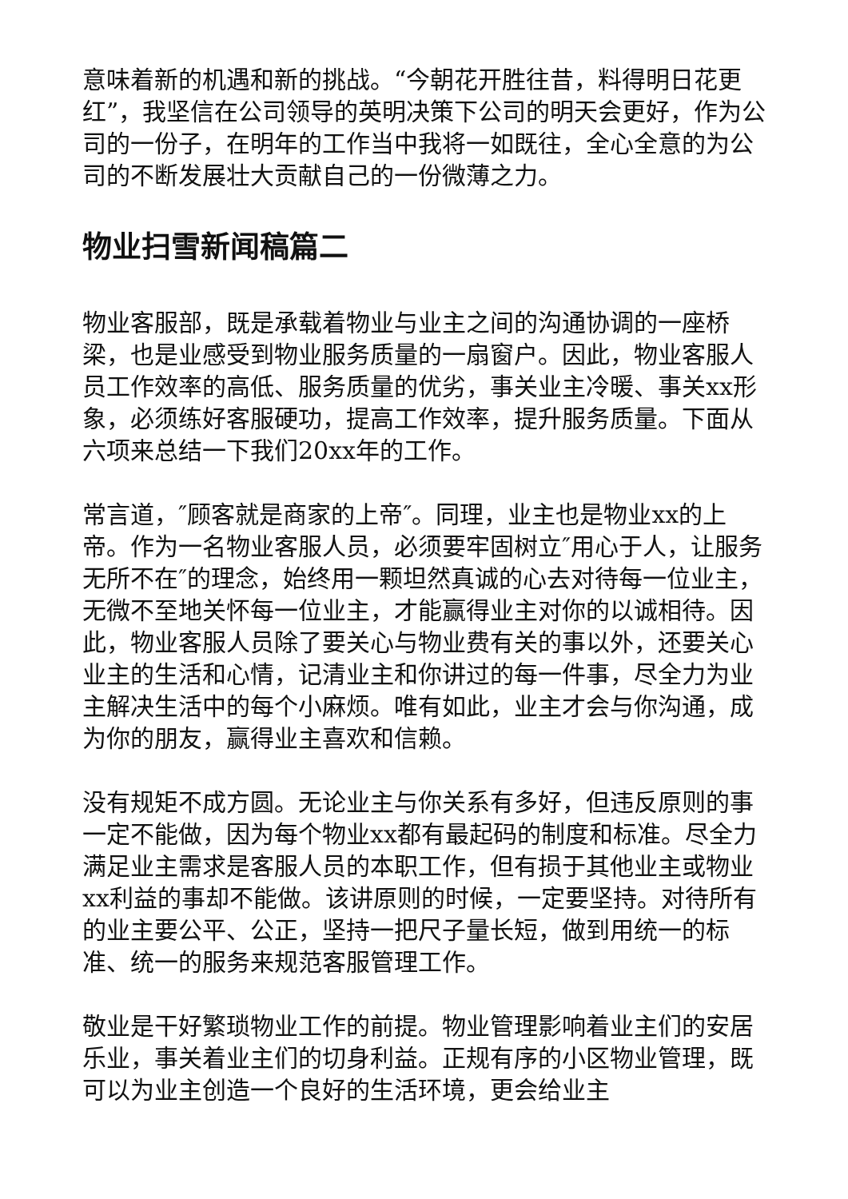意味着新的机遇和新的挑战。“今朝花开胜往昔，料得明日花更红”，我坚信在公司领导的英明决策下公司的明天会更好，作为公司的一份子，在明年的工作当中我将一如既往，全心全意的为公司的不断发展壮大贡献自己的一份微薄之力。
物业扫雪新闻稿篇二
物业客服部，既是承载着物业与业主之间的沟通协调的一座桥梁，也是业感受到物业服务质量的一扇窗户。因此，物业客服人员工作效率的高低、服务质量的优劣，事关业主冷暖、事关xx形象，必须练好客服硬功，提高工作效率，提升服务质量。下面从六项来总结一下我们20xx年的工作。
常言道，″顾客就是商家的上帝″。同理，业主也是物业xx的上帝。作为一名物业客服人员，必须要牢固树立″用心于人，让服务无所不在″的理念，始终用一颗坦然真诚的心去对待每一位业主，无微不至地关怀每一位业主，才能赢得业主对你的以诚相待。因此，物业客服人员除了要关心与物业费有关的事以外，还要关心业主的生活和心情，记清业主和你讲过的每一件事，尽全力为业主解决生活中的每个小麻烦。唯有如此，业主才会与你沟通，成为你的朋友，赢得业主喜欢和信赖。
没有规矩不成方圆。无论业主与你关系有多好，但违反原则的事一定不能做，因为每个物业xx都有最起码的制度和标准。尽全力满足业主需求是客服人员的本职工作，但有损于其他业主或物业xx利益的事却不能做。该讲原则的时候，一定要坚持。对待所有的业主要公平、公正，坚持一把尺子量长短，做到用统一的标准、统一的服务来规范客服管理工作。
敬业是干好繁琐物业工作的前提。物业管理影响着业主们的安居乐业，事关着业主们的切身利益。正规有序的小区物业管理，既可以为业主创造一个良好的生活环境，更会给业主